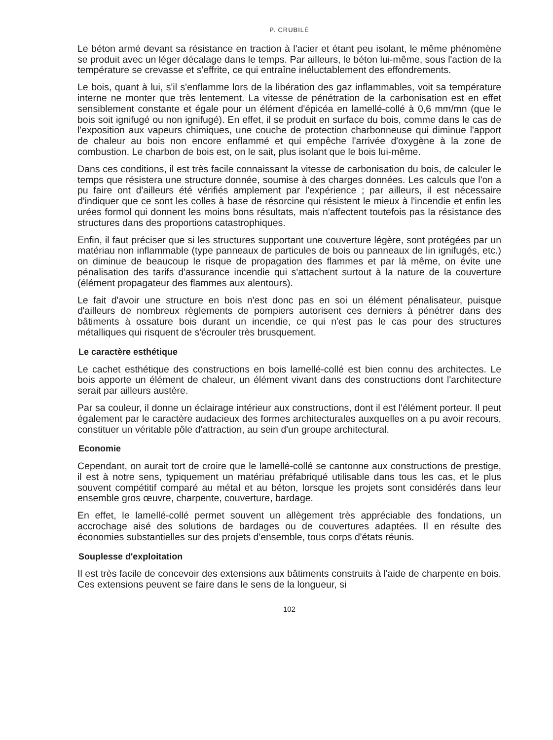P. CRUBILÉ
Le béton armé devant sa résistance en traction à l'acier et étant peu isolant, le même phénomène se produit avec un léger décalage dans le temps. Par ailleurs, le béton lui-même, sous l'action de la température se crevasse et s'effrite, ce qui entraîne inéluctablement des effondrements.
Le bois, quant à lui, s'il s'enflamme lors de la libération des gaz inflammables, voit sa température interne ne monter que très lentement. La vitesse de pénétration de la carbonisation est en effet sensiblement constante et égale pour un élément d'épicéa en lamellé-collé à 0,6 mm/mn (que le bois soit ignifugé ou non ignifugé). En effet, il se produit en surface du bois, comme dans le cas de l'exposition aux vapeurs chimiques, une couche de protection charbonneuse qui diminue l'apport de chaleur au bois non encore enflammé et qui empêche l'arrivée d'oxygène à la zone de combustion. Le charbon de bois est, on le sait, plus isolant que le bois lui-même.
Dans ces conditions, il est très facile connaissant la vitesse de carbonisation du bois, de calculer le temps que résistera une structure donnée, soumise à des charges données. Les calculs que l'on a pu faire ont d'ailleurs été vérifiés amplement par l'expérience ; par ailleurs, il est nécessaire d'indiquer que ce sont les colles à base de résorcine qui résistent le mieux à l'incendie et enfin les urées formol qui donnent les moins bons résultats, mais n'affectent toutefois pas la résistance des structures dans des proportions catastrophiques.
Enfin, il faut préciser que si les structures supportant une couverture légère, sont protégées par un matériau non inflammable (type panneaux de particules de bois ou panneaux de lin ignifugés, etc.) on diminue de beaucoup le risque de propagation des flammes et par là même, on évite une pénalisation des tarifs d'assurance incendie qui s'attachent surtout à la nature de la couverture (élément propagateur des flammes aux alentours).
Le fait d'avoir une structure en bois n'est donc pas en soi un élément pénalisateur, puisque d'ailleurs de nombreux règlements de pompiers autorisent ces derniers à pénétrer dans des bâtiments à ossature bois durant un incendie, ce qui n'est pas le cas pour des structures métalliques qui risquent de s'écrouler très brusquement.
Le caractère esthétique
Le cachet esthétique des constructions en bois lamellé-collé est bien connu des architectes. Le bois apporte un élément de chaleur, un élément vivant dans des constructions dont l'architecture serait par ailleurs austère.
Par sa couleur, il donne un éclairage intérieur aux constructions, dont il est l'élément porteur. Il peut également par le caractère audacieux des formes architecturales auxquelles on a pu avoir recours, constituer un véritable pôle d'attraction, au sein d'un groupe architectural.
Economie
Cependant, on aurait tort de croire que le lamellé-collé se cantonne aux constructions de prestige, il est à notre sens, typiquement un matériau préfabriqué utilisable dans tous les cas, et le plus souvent compétitif comparé au métal et au béton, lorsque les projets sont considérés dans leur ensemble gros œuvre, charpente, couverture, bardage.
En effet, le lamellé-collé permet souvent un allègement très appréciable des fondations, un accrochage aisé des solutions de bardages ou de couvertures adaptées. Il en résulte des économies substantielles sur des projets d'ensemble, tous corps d'états réunis.
Souplesse d'exploitation
Il est très facile de concevoir des extensions aux bâtiments construits à l'aide de charpente en bois. Ces extensions peuvent se faire dans le sens de la longueur, si
102